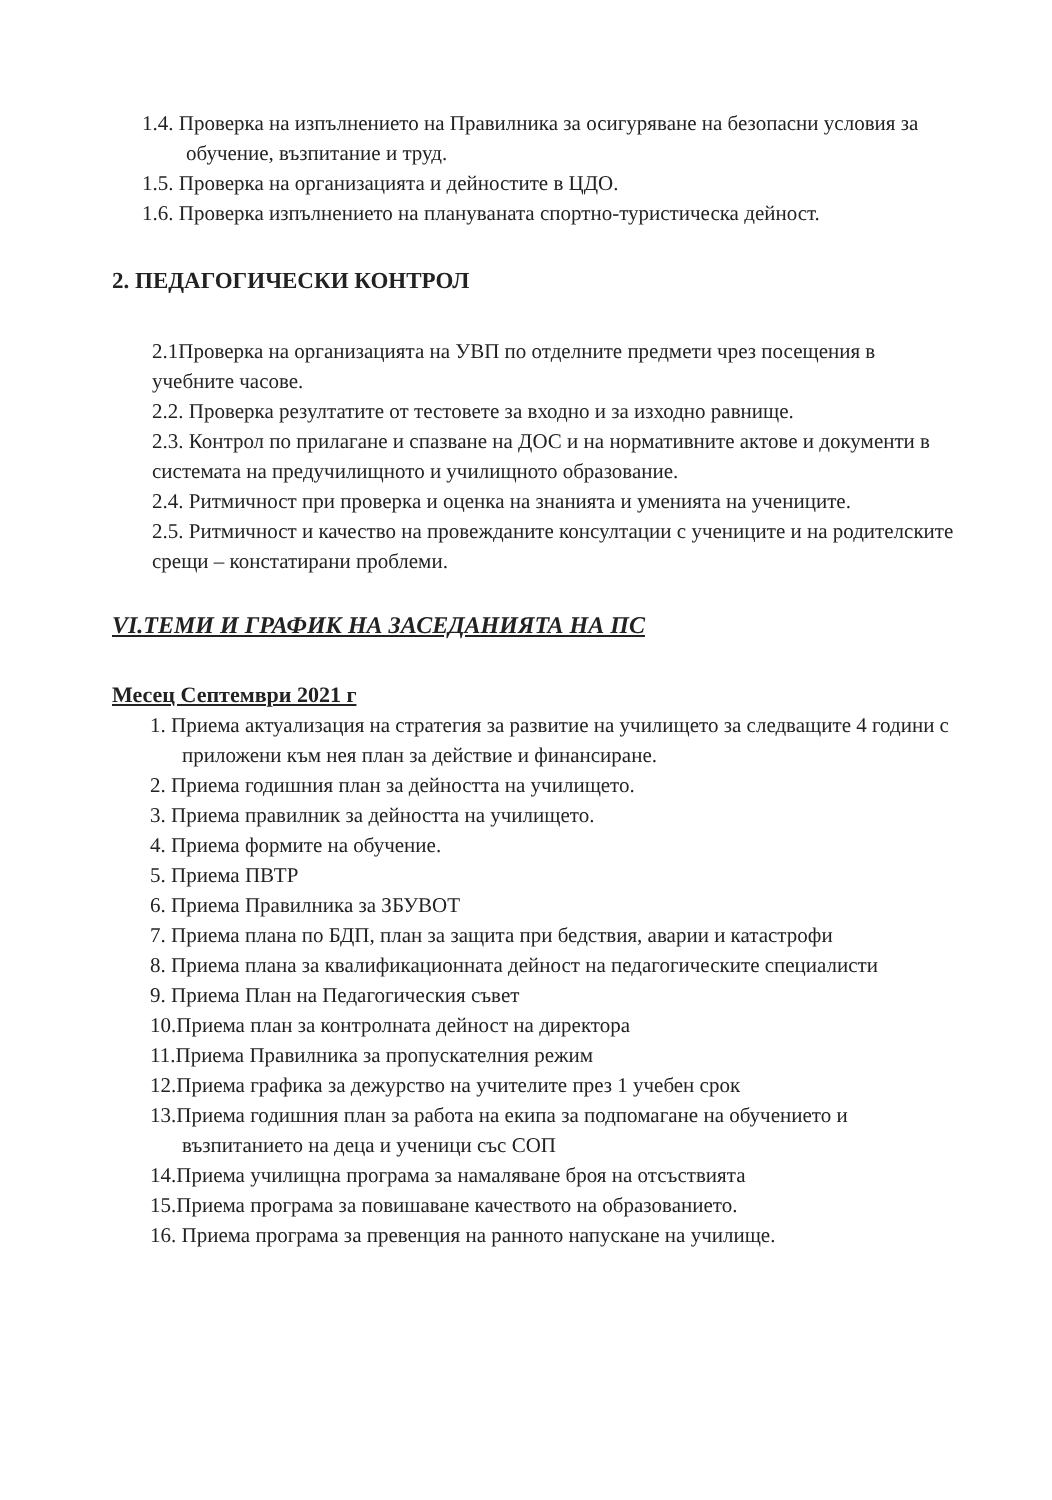1.4. Проверка на изпълнението на Правилника за осигуряване на безопасни условия за обучение, възпитание и труд.
1.5. Проверка на организацията и дейностите в ЦДО.
1.6. Проверка изпълнението на планувaната спортно-туристическа дейност.
2. ПЕДАГОГИЧЕСКИ КОНТРОЛ
2.1Проверка на организацията на УВП по отделните предмети чрез посещения в учебните часове.
2.2. Проверка резултатите от тестовете за входно и за изходно равнище.
2.3. Контрол по прилагане и спазване на ДОС и на нормативните актове и документи в системата на предучилищното и училищното образование.
2.4. Ритмичност при проверка и оценка на знанията и уменията на учениците.
2.5. Ритмичност и качество на провежданите консултации с учениците и на родителските срещи – констатирани проблеми.
VI.ТЕМИ И ГРАФИК НА ЗАСЕДАНИЯТА НА ПС
Месец Септември 2021 г
1. Приема актуализация на стратегия за развитие на училището за следващите 4 години с приложени към нея план за действие и финансиране.
2. Приема годишния план за дейността на училището.
3. Приема правилник за дейността на училището.
4. Приема формите на обучение.
5. Приема ПВТР
6. Приема Правилника за ЗБУВОТ
7. Приема плана по БДП, план за защита при бедствия, аварии и катастрофи
8. Приема плана за квалификационната дейност на педагогическите специалисти
9. Приема План на Педагогическия съвет
10.Приема план за контролната дейност на директора
11.Приема Правилника за пропускателния режим
12.Приема графика за дежурство на учителите през 1 учебен срок
13.Приема годишния план за работа на екипа за подпомагане на обучението и възпитанието на деца и ученици със СОП
14.Приема училищна програма за намаляване броя на отсъствията
15.Приема програма за повишаване качеството на образованието.
16. Приема програма за превенция на ранното напускане на училище.